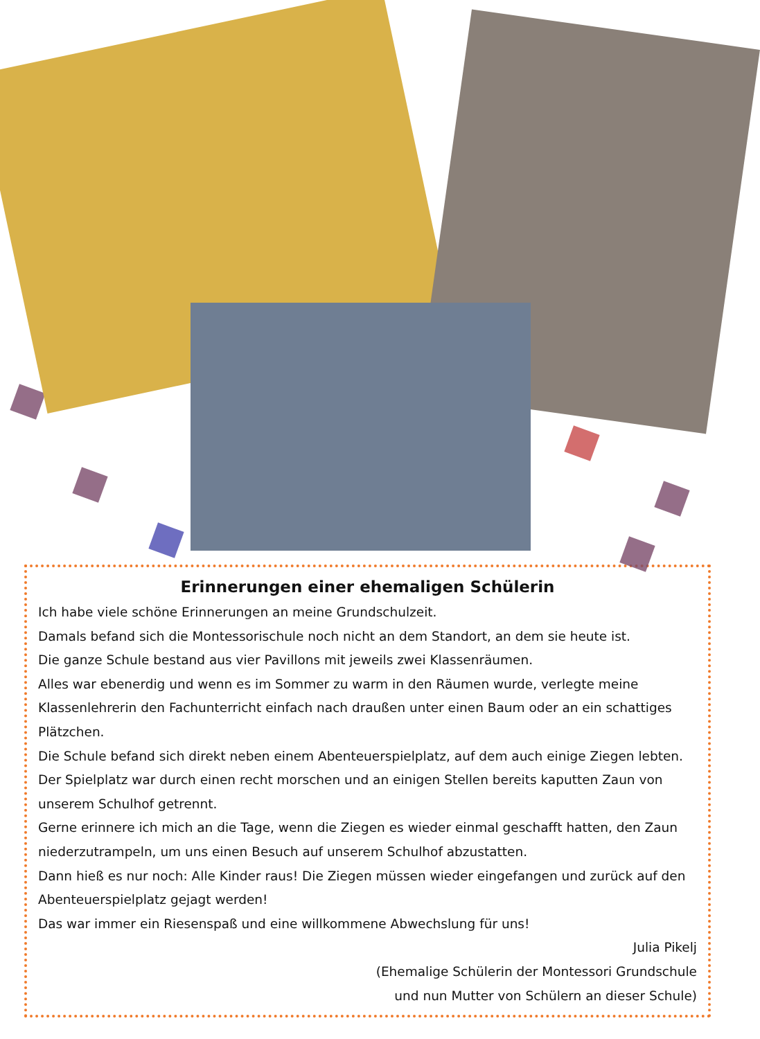Erinnerungen einer ehemaligen Schülerin
Ich habe viele schöne Erinnerungen an meine Grundschulzeit.
Damals befand sich die Montessorischule noch nicht an dem Standort, an dem sie heute ist.
Die ganze Schule bestand aus vier Pavillons mit jeweils zwei Klassenräumen.
Alles war ebenerdig und wenn es im Sommer zu warm in den Räumen wurde, verlegte meine Klassenlehrerin den Fachunterricht einfach nach draußen unter einen Baum oder an ein schattiges Plätzchen.
Die Schule befand sich direkt neben einem Abenteuerspielplatz, auf dem auch einige Ziegen lebten. Der Spielplatz war durch einen recht morschen und an einigen Stellen bereits kaputten Zaun von unserem Schulhof getrennt.
Gerne erinnere ich mich an die Tage, wenn die Ziegen es wieder einmal geschafft hatten, den Zaun niederzutrampeln, um uns einen Besuch auf unserem Schulhof abzustatten.
Dann hieß es nur noch: Alle Kinder raus! Die Ziegen müssen wieder eingefangen und zurück auf den Abenteuerspielplatz gejagt werden!
Das war immer ein Riesenspaß und eine willkommene Abwechslung für uns!
Julia Pikelj
(Ehemalige Schülerin der Montessori Grundschule
und nun Mutter von Schülern an dieser Schule)